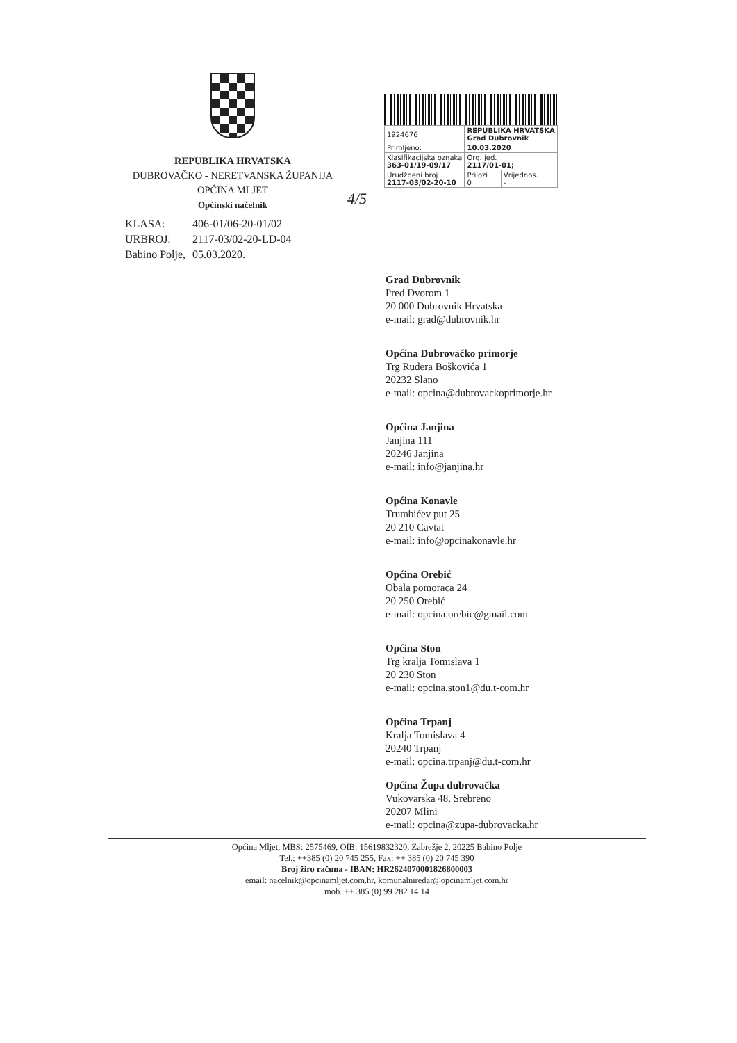REPUBLIKA HRVATSKA
DUBROVAČKO - NERETVANSKA ŽUPANIJA
OPĆINA MLJET
Općinski načelnik
| 1924676 | REPUBLIKA HRVATSKA Grad Dubrovnik | |
| Primljeno: | 10.03.2020 | |
| Klasifikacijska oznaka 363-01/19-09/17 | Org. jed. 2117/01-01; | |
| Urudžbeni broj 2117-03/02-20-10 | Prilozi 0 | Vrijednos. - |
4/5
| KLASA: | 406-01/06-20-01/02 |
| URBROJ: | 2117-03/02-20-LD-04 |
| Babino Polje, | 05.03.2020. |
Grad Dubrovnik
Pred Dvorom 1
20 000 Dubrovnik Hrvatska
e-mail: grad@dubrovnik.hr
Općina Dubrovačko primorje
Trg Ruđera Boškovića 1
20232 Slano
e-mail: opcina@dubrovackoprimorje.hr
Općina Janjina
Janjina 111
20246 Janjina
e-mail: info@janjina.hr
Općina Konavle
Trumbićev put 25
20 210 Cavtat
e-mail: info@opcinakonavle.hr
Općina Orebić
Obala pomoraca 24
20 250 Orebić
e-mail: opcina.orebic@gmail.com
Općina Ston
Trg kralja Tomislava 1
20 230 Ston
e-mail: opcina.ston1@du.t-com.hr
Općina Trpanj
Kralja Tomislava 4
20240 Trpanj
e-mail: opcina.trpanj@du.t-com.hr
Općina Župa dubrovačka
Vukovarska 48, Srebreno
20207 Mlini
e-mail: opcina@zupa-dubrovacka.hr
Općina Mljet, MBS: 2575469, OIB: 15619832320, Zabrežje 2, 20225 Babino Polje
Tel.: ++385 (0) 20 745 255, Fax: ++ 385 (0) 20 745 390
Broj žiro računa - IBAN: HR2624070001826800003
email: nacelnik@opcinamljet.com.hr, komunalniredar@opcinamljet.com.hr
mob. ++ 385 (0) 99 282 14 14